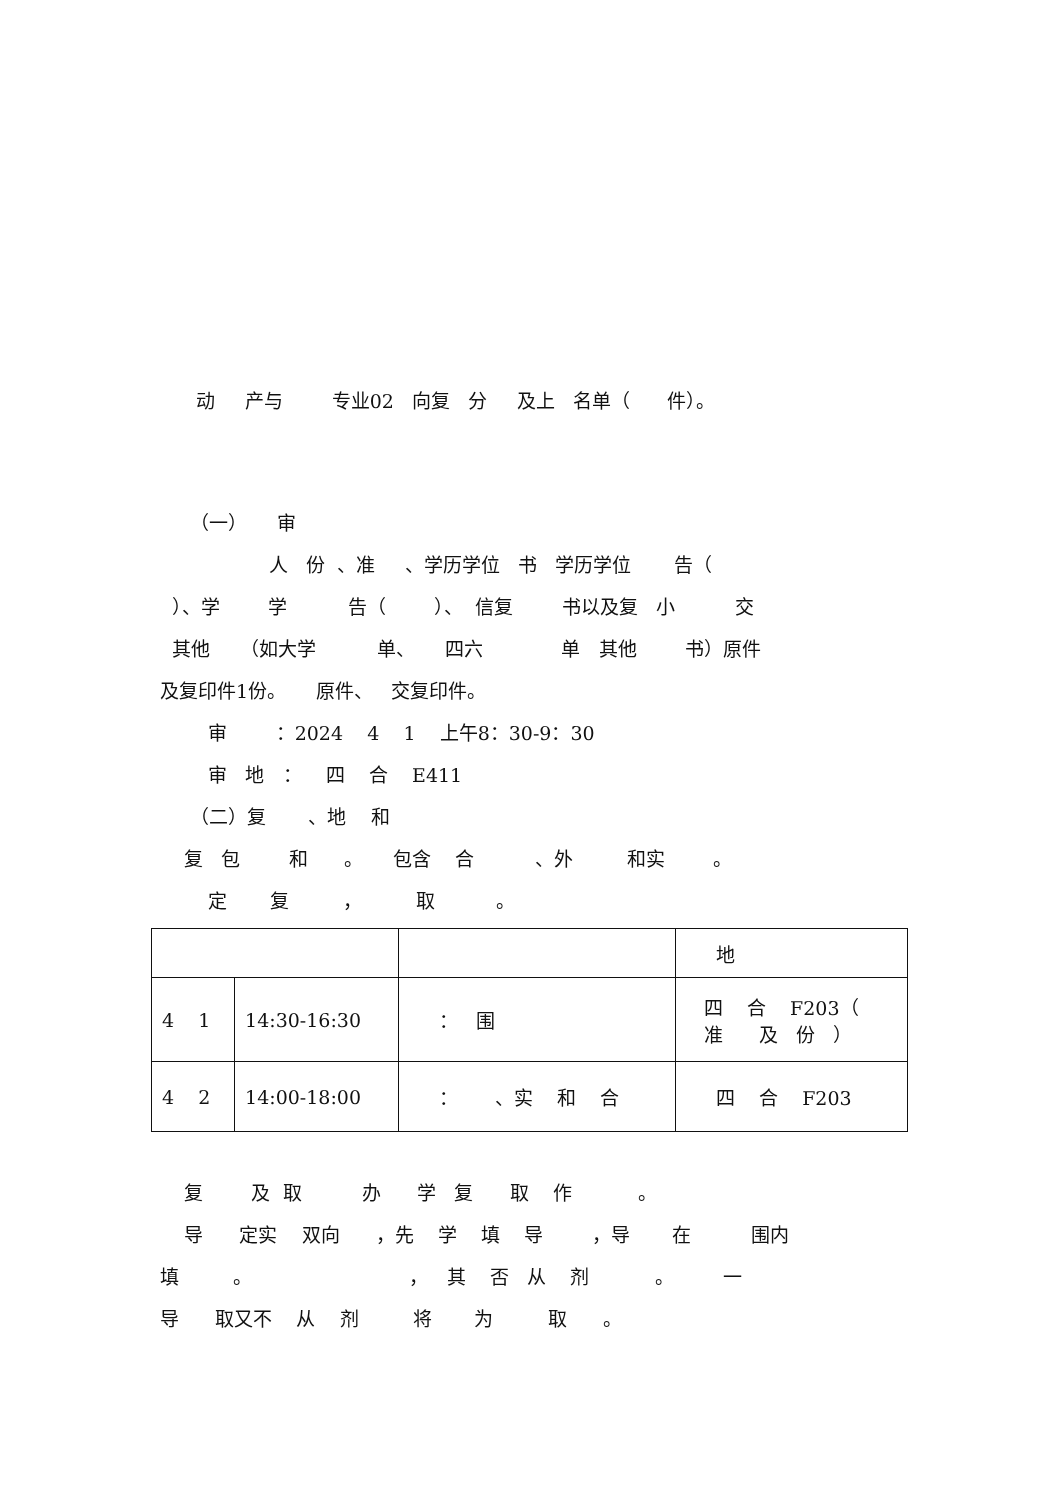动 产与 专业02 向复 分 及上 名单（ 件）。
（一） 审
人 份 、准 、学历学位 书 学历学位 告（
）、学 学 告（ ）、 信复 书以及复 小 交
其他 （如大学 单、 四六 单 其他 书）原件
及复印件1份。 原件、 交复印件。
审 ：2024 4 1 上午8：30-9：30
审 地 ： 四 合 E411
（二）复 、地 和
复 包 和 。 包含 合 、外 和实 。
定 复 ， 取 。
| | | | 地 |
| 4 1 | 14:30-16:30 | ： 围 | 四 合 F203（ 准 及 份 ） |
| 4 2 | 14:00-18:00 | ： 、实 和 合 | 四 合 F203 |
复 及 取 办 学 复 取 作 。
导 定实 双向 ，先 学 填 导 ，导 在 围内
填 。 ， 其 否 从 剂 。 一
导 取又不 从 剂 将 为 取 。